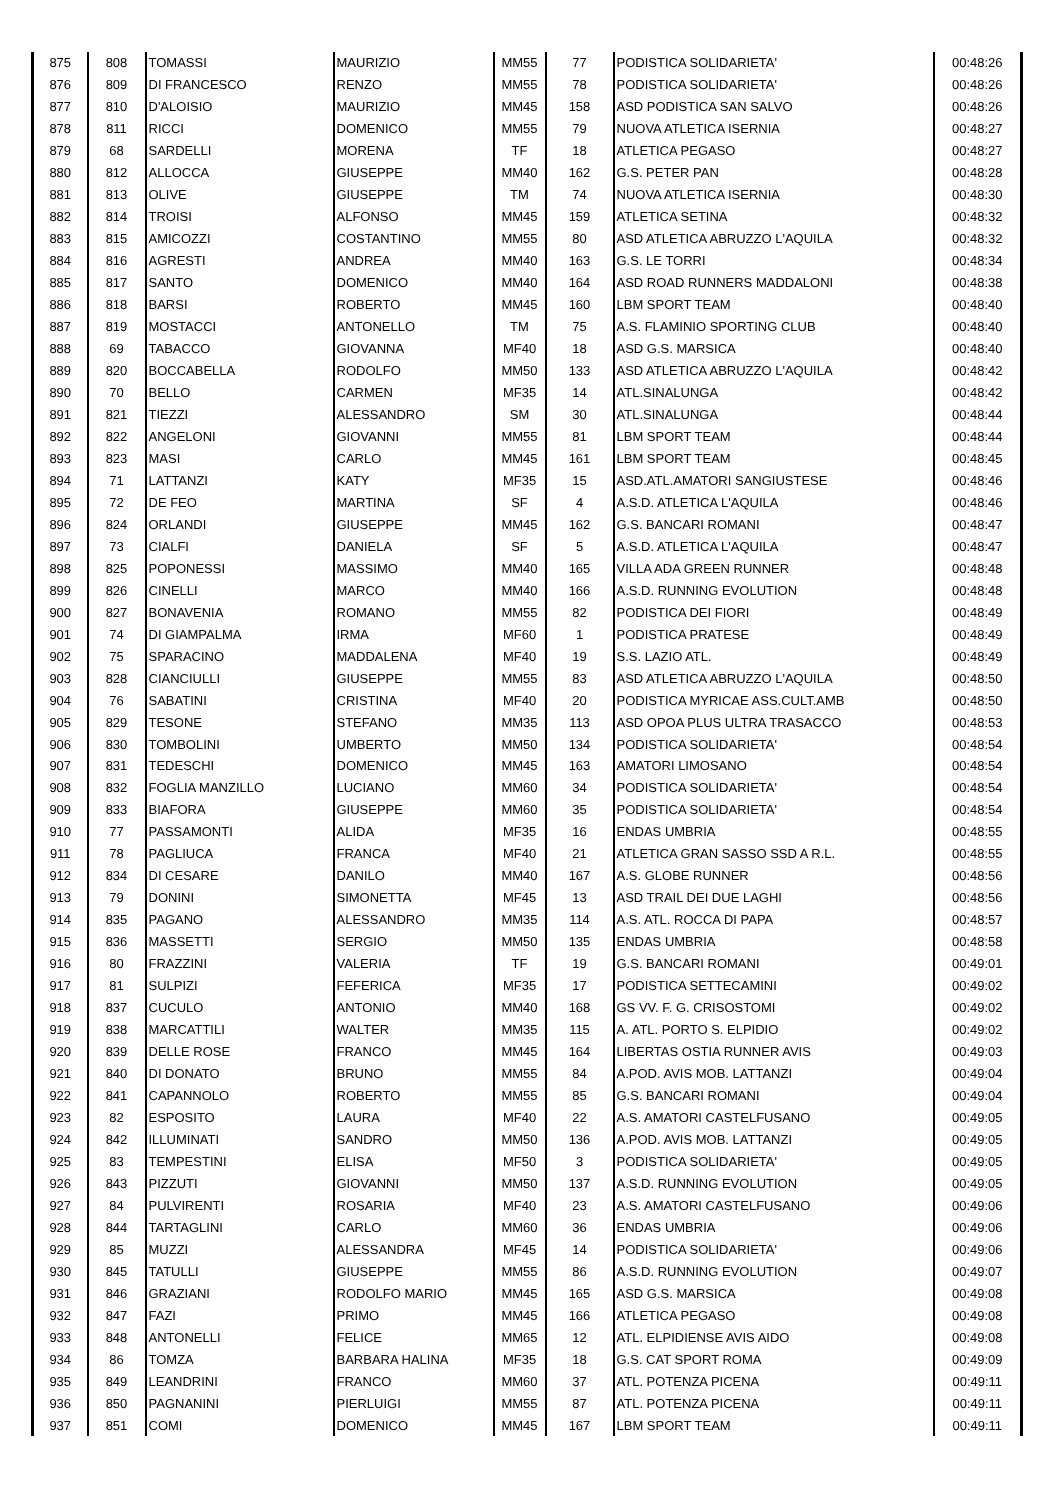| 875 | 808 | TOMASSI | MAURIZIO | MM55 | 77 | PODISTICA SOLIDARIETA' | 00:48:26 |
| 876 | 809 | DI FRANCESCO | RENZO | MM55 | 78 | PODISTICA SOLIDARIETA' | 00:48:26 |
| 877 | 810 | D'ALOISIO | MAURIZIO | MM45 | 158 | ASD PODISTICA SAN SALVO | 00:48:26 |
| 878 | 811 | RICCI | DOMENICO | MM55 | 79 | NUOVA ATLETICA ISERNIA | 00:48:27 |
| 879 | 68 | SARDELLI | MORENA | TF | 18 | ATLETICA PEGASO | 00:48:27 |
| 880 | 812 | ALLOCCA | GIUSEPPE | MM40 | 162 | G.S. PETER PAN | 00:48:28 |
| 881 | 813 | OLIVE | GIUSEPPE | TM | 74 | NUOVA ATLETICA ISERNIA | 00:48:30 |
| 882 | 814 | TROISI | ALFONSO | MM45 | 159 | ATLETICA SETINA | 00:48:32 |
| 883 | 815 | AMICOZZI | COSTANTINO | MM55 | 80 | ASD ATLETICA ABRUZZO L'AQUILA | 00:48:32 |
| 884 | 816 | AGRESTI | ANDREA | MM40 | 163 | G.S. LE TORRI | 00:48:34 |
| 885 | 817 | SANTO | DOMENICO | MM40 | 164 | ASD ROAD RUNNERS MADDALONI | 00:48:38 |
| 886 | 818 | BARSI | ROBERTO | MM45 | 160 | LBM SPORT TEAM | 00:48:40 |
| 887 | 819 | MOSTACCI | ANTONELLO | TM | 75 | A.S. FLAMINIO SPORTING CLUB | 00:48:40 |
| 888 | 69 | TABACCO | GIOVANNA | MF40 | 18 | ASD G.S. MARSICA | 00:48:40 |
| 889 | 820 | BOCCABELLA | RODOLFO | MM50 | 133 | ASD ATLETICA ABRUZZO L'AQUILA | 00:48:42 |
| 890 | 70 | BELLO | CARMEN | MF35 | 14 | ATL.SINALUNGA | 00:48:42 |
| 891 | 821 | TIEZZI | ALESSANDRO | SM | 30 | ATL.SINALUNGA | 00:48:44 |
| 892 | 822 | ANGELONI | GIOVANNI | MM55 | 81 | LBM SPORT TEAM | 00:48:44 |
| 893 | 823 | MASI | CARLO | MM45 | 161 | LBM SPORT TEAM | 00:48:45 |
| 894 | 71 | LATTANZI | KATY | MF35 | 15 | ASD.ATL.AMATORI SANGIUSTESE | 00:48:46 |
| 895 | 72 | DE FEO | MARTINA | SF | 4 | A.S.D. ATLETICA L'AQUILA | 00:48:46 |
| 896 | 824 | ORLANDI | GIUSEPPE | MM45 | 162 | G.S. BANCARI ROMANI | 00:48:47 |
| 897 | 73 | CIALFI | DANIELA | SF | 5 | A.S.D. ATLETICA L'AQUILA | 00:48:47 |
| 898 | 825 | POPONESSI | MASSIMO | MM40 | 165 | VILLA ADA GREEN RUNNER | 00:48:48 |
| 899 | 826 | CINELLI | MARCO | MM40 | 166 | A.S.D. RUNNING EVOLUTION | 00:48:48 |
| 900 | 827 | BONAVENIA | ROMANO | MM55 | 82 | PODISTICA DEI FIORI | 00:48:49 |
| 901 | 74 | DI GIAMPALMA | IRMA | MF60 | 1 | PODISTICA PRATESE | 00:48:49 |
| 902 | 75 | SPARACINO | MADDALENA | MF40 | 19 | S.S. LAZIO ATL. | 00:48:49 |
| 903 | 828 | CIANCIULLI | GIUSEPPE | MM55 | 83 | ASD ATLETICA ABRUZZO L'AQUILA | 00:48:50 |
| 904 | 76 | SABATINI | CRISTINA | MF40 | 20 | PODISTICA MYRICAE ASS.CULT.AMB | 00:48:50 |
| 905 | 829 | TESONE | STEFANO | MM35 | 113 | ASD OPOA PLUS ULTRA TRASACCO | 00:48:53 |
| 906 | 830 | TOMBOLINI | UMBERTO | MM50 | 134 | PODISTICA SOLIDARIETA' | 00:48:54 |
| 907 | 831 | TEDESCHI | DOMENICO | MM45 | 163 | AMATORI LIMOSANO | 00:48:54 |
| 908 | 832 | FOGLIA MANZILLO | LUCIANO | MM60 | 34 | PODISTICA SOLIDARIETA' | 00:48:54 |
| 909 | 833 | BIAFORA | GIUSEPPE | MM60 | 35 | PODISTICA SOLIDARIETA' | 00:48:54 |
| 910 | 77 | PASSAMONTI | ALIDA | MF35 | 16 | ENDAS UMBRIA | 00:48:55 |
| 911 | 78 | PAGLIUCA | FRANCA | MF40 | 21 | ATLETICA GRAN SASSO SSD A R.L. | 00:48:55 |
| 912 | 834 | DI CESARE | DANILO | MM40 | 167 | A.S. GLOBE RUNNER | 00:48:56 |
| 913 | 79 | DONINI | SIMONETTA | MF45 | 13 | ASD TRAIL DEI DUE LAGHI | 00:48:56 |
| 914 | 835 | PAGANO | ALESSANDRO | MM35 | 114 | A.S. ATL. ROCCA DI PAPA | 00:48:57 |
| 915 | 836 | MASSETTI | SERGIO | MM50 | 135 | ENDAS UMBRIA | 00:48:58 |
| 916 | 80 | FRAZZINI | VALERIA | TF | 19 | G.S. BANCARI ROMANI | 00:49:01 |
| 917 | 81 | SULPIZI | FEFERICA | MF35 | 17 | PODISTICA SETTECAMINI | 00:49:02 |
| 918 | 837 | CUCULO | ANTONIO | MM40 | 168 | GS VV. F. G. CRISOSTOMI | 00:49:02 |
| 919 | 838 | MARCATTILI | WALTER | MM35 | 115 | A. ATL. PORTO S. ELPIDIO | 00:49:02 |
| 920 | 839 | DELLE ROSE | FRANCO | MM45 | 164 | LIBERTAS OSTIA RUNNER AVIS | 00:49:03 |
| 921 | 840 | DI DONATO | BRUNO | MM55 | 84 | A.POD. AVIS MOB. LATTANZI | 00:49:04 |
| 922 | 841 | CAPANNOLO | ROBERTO | MM55 | 85 | G.S. BANCARI ROMANI | 00:49:04 |
| 923 | 82 | ESPOSITO | LAURA | MF40 | 22 | A.S. AMATORI CASTELFUSANO | 00:49:05 |
| 924 | 842 | ILLUMINATI | SANDRO | MM50 | 136 | A.POD. AVIS MOB. LATTANZI | 00:49:05 |
| 925 | 83 | TEMPESTINI | ELISA | MF50 | 3 | PODISTICA SOLIDARIETA' | 00:49:05 |
| 926 | 843 | PIZZUTI | GIOVANNI | MM50 | 137 | A.S.D. RUNNING EVOLUTION | 00:49:05 |
| 927 | 84 | PULVIRENTI | ROSARIA | MF40 | 23 | A.S. AMATORI CASTELFUSANO | 00:49:06 |
| 928 | 844 | TARTAGLINI | CARLO | MM60 | 36 | ENDAS UMBRIA | 00:49:06 |
| 929 | 85 | MUZZI | ALESSANDRA | MF45 | 14 | PODISTICA SOLIDARIETA' | 00:49:06 |
| 930 | 845 | TATULLI | GIUSEPPE | MM55 | 86 | A.S.D. RUNNING EVOLUTION | 00:49:07 |
| 931 | 846 | GRAZIANI | RODOLFO MARIO | MM45 | 165 | ASD G.S. MARSICA | 00:49:08 |
| 932 | 847 | FAZI | PRIMO | MM45 | 166 | ATLETICA PEGASO | 00:49:08 |
| 933 | 848 | ANTONELLI | FELICE | MM65 | 12 | ATL. ELPIDIENSE AVIS AIDO | 00:49:08 |
| 934 | 86 | TOMZA | BARBARA HALINA | MF35 | 18 | G.S. CAT SPORT ROMA | 00:49:09 |
| 935 | 849 | LEANDRINI | FRANCO | MM60 | 37 | ATL. POTENZA PICENA | 00:49:11 |
| 936 | 850 | PAGNANINI | PIERLUIGI | MM55 | 87 | ATL. POTENZA PICENA | 00:49:11 |
| 937 | 851 | COMI | DOMENICO | MM45 | 167 | LBM SPORT TEAM | 00:49:11 |